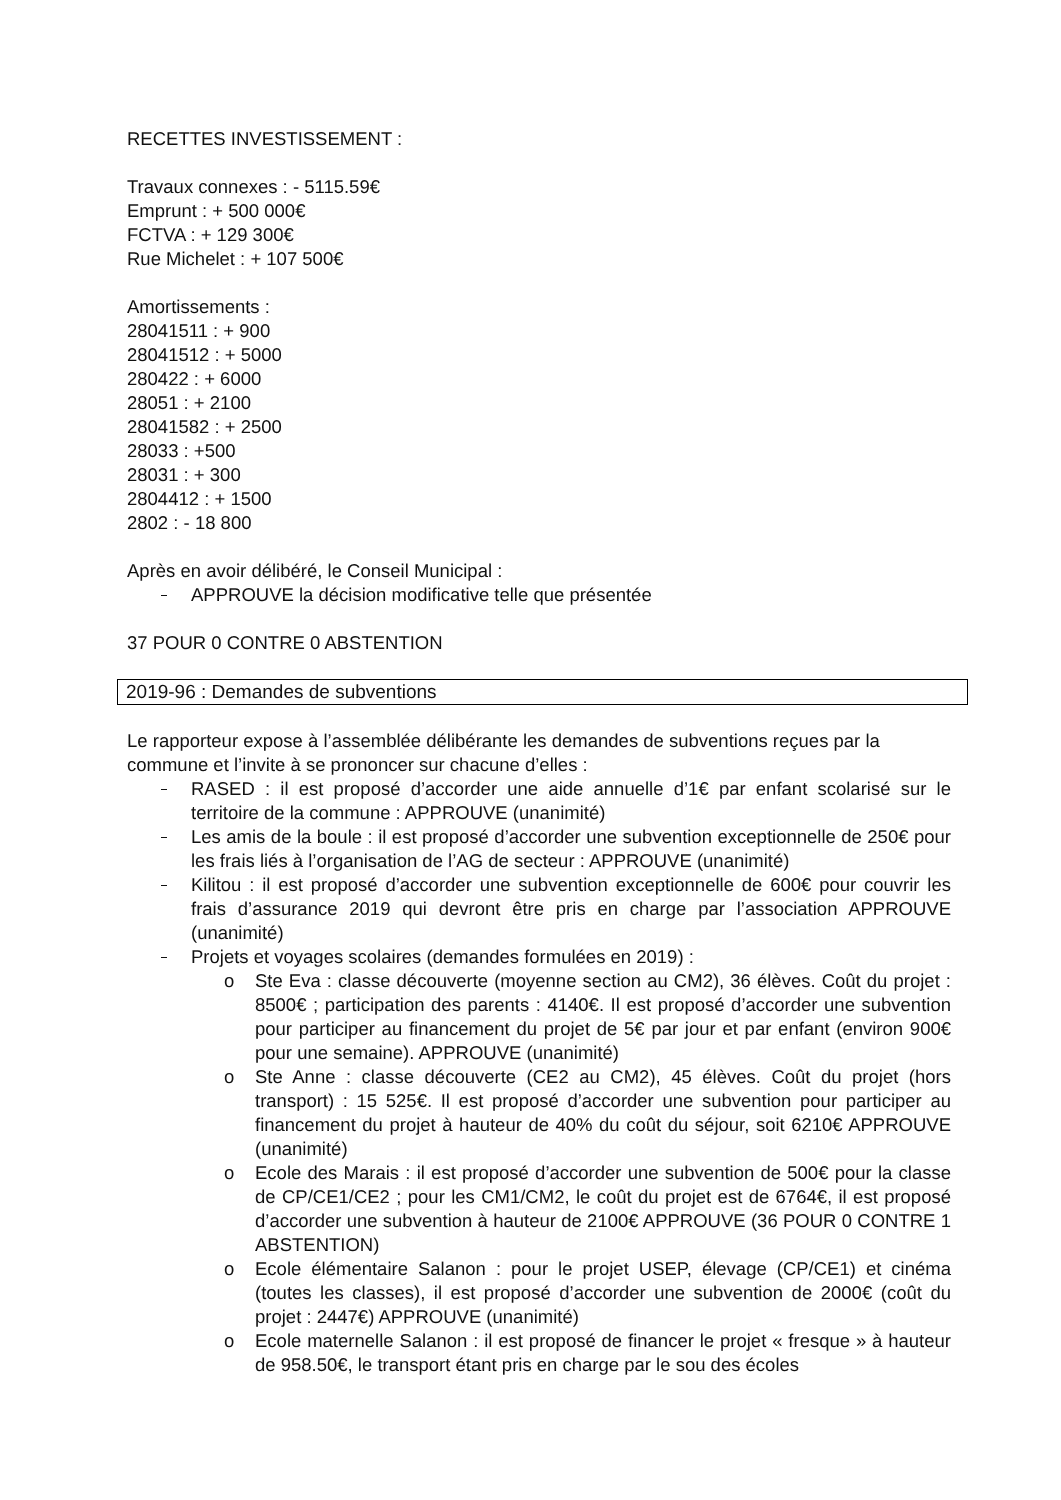RECETTES INVESTISSEMENT :
Travaux connexes : - 5115.59€
Emprunt : + 500 000€
FCTVA : + 129 300€
Rue Michelet : + 107 500€
Amortissements :
28041511 : + 900
28041512 : + 5000
280422 : + 6000
28051 : + 2100
28041582 : + 2500
28033 : +500
28031 : + 300
2804412 : + 1500
2802 : - 18 800
Après en avoir délibéré, le Conseil Municipal :
APPROUVE la décision modificative telle que présentée
37 POUR 0 CONTRE 0 ABSTENTION
2019-96 : Demandes de subventions
Le rapporteur expose à l’assemblée délibérante les demandes de subventions reçues par la commune et l’invite à se prononcer sur chacune d’elles :
RASED : il est proposé d’accorder une aide annuelle d’1€ par enfant scolarisé sur le territoire de la commune : APPROUVE (unanimité)
Les amis de la boule : il est proposé d’accorder une subvention exceptionnelle de 250€ pour les frais liés à l’organisation de l’AG de secteur : APPROUVE (unanimité)
Kilitou : il est proposé d’accorder une subvention exceptionnelle de 600€ pour couvrir les frais d’assurance 2019 qui devront être pris en charge par l’association APPROUVE (unanimité)
Projets et voyages scolaires (demandes formulées en 2019) :
o Ste Eva : classe découverte (moyenne section au CM2), 36 élèves. Coût du projet : 8500€ ; participation des parents : 4140€. Il est proposé d’accorder une subvention pour participer au financement du projet de 5€ par jour et par enfant (environ 900€ pour une semaine). APPROUVE (unanimité)
o Ste Anne : classe découverte (CE2 au CM2), 45 élèves. Coût du projet (hors transport) : 15 525€. Il est proposé d’accorder une subvention pour participer au financement du projet à hauteur de 40% du coût du séjour, soit 6210€ APPROUVE (unanimité)
o Ecole des Marais : il est proposé d’accorder une subvention de 500€ pour la classe de CP/CE1/CE2 ; pour les CM1/CM2, le coût du projet est de 6764€, il est proposé d’accorder une subvention à hauteur de 2100€ APPROUVE (36 POUR 0 CONTRE 1 ABSTENTION)
o Ecole élémentaire Salanon : pour le projet USEP, élevage (CP/CE1) et cinéma (toutes les classes), il est proposé d’accorder une subvention de 2000€ (coût du projet : 2447€) APPROUVE (unanimité)
o Ecole maternelle Salanon : il est proposé de financer le projet « fresque » à hauteur de 958.50€, le transport étant pris en charge par le sou des écoles